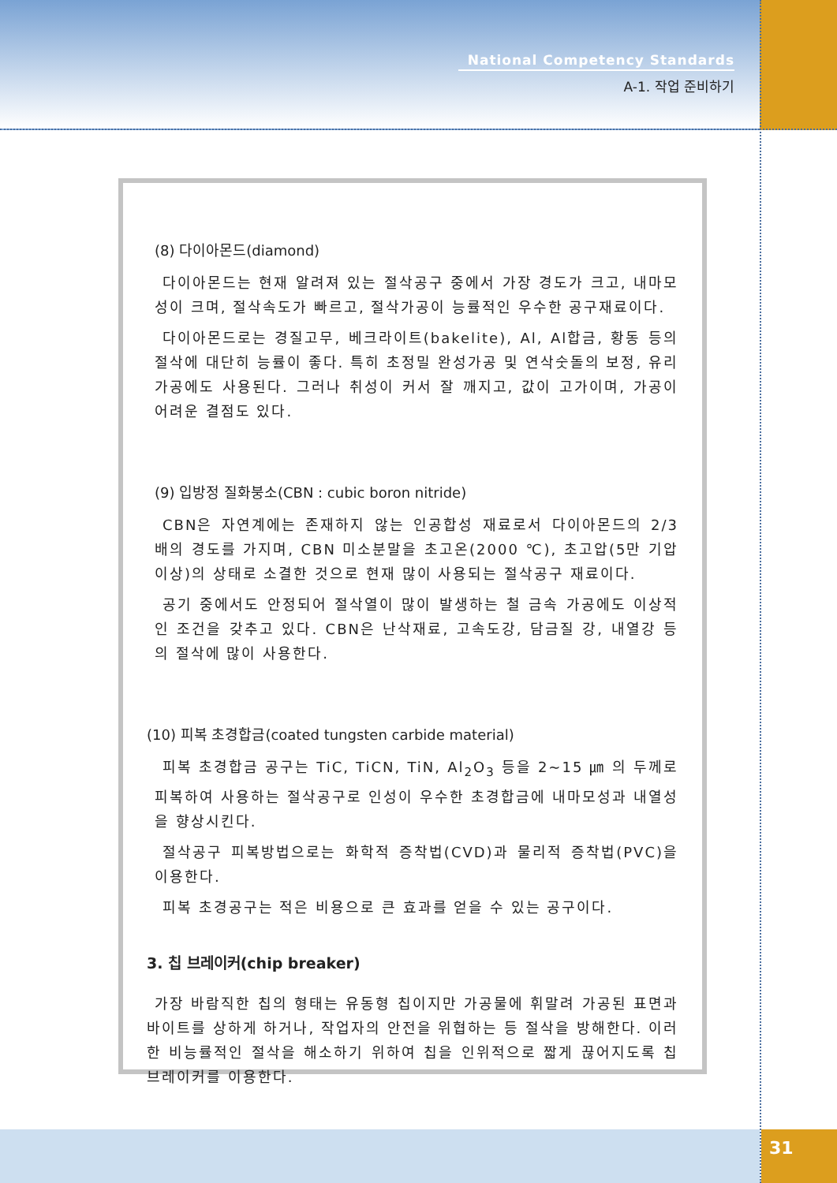National Competency Standards
A-1. 작업 준비하기
31
(8) 다이아몬드(diamond)
다이아몬드는 현재 알려져 있는 절삭공구 중에서 가장 경도가 크고, 내마모성이 크며, 절삭속도가 빠르고, 절삭가공이 능률적인 우수한 공구재료이다.
다이아몬드로는 경질고무, 베크라이트(bakelite), Al, Al합금, 황동 등의 절삭에 대단히 능률이 좋다. 특히 초정밀 완성가공 및 연삭숫돌의 보정, 유리가공에도 사용된다. 그러나 취성이 커서 잘 깨지고, 값이 고가이며, 가공이 어려운 결점도 있다.
(9) 입방정 질화붕소(CBN : cubic boron nitride)
CBN은 자연계에는 존재하지 않는 인공합성 재료로서 다이아몬드의 2/3 배의 경도를 가지며, CBN 미소분말을 초고온(2000 ℃), 초고압(5만 기압 이상)의 상태로 소결한 것으로 현재 많이 사용되는 절삭공구 재료이다.
공기 중에서도 안정되어 절삭열이 많이 발생하는 철 금속 가공에도 이상적인 조건을 갖추고 있다. CBN은 난삭재료, 고속도강, 담금질 강, 내열강 등의 절삭에 많이 사용한다.
(10) 피복 초경합금(coated tungsten carbide material)
피복 초경합금 공구는 TiC, TiCN, TiN, Al<sub>2</sub>O<sub>3</sub> 등을 2~15 ㎛ 의 두께로 피복하여 사용하는 절삭공구로 인성이 우수한 초경합금에 내마모성과 내열성을 향상시킨다.
절삭공구 피복방법으로는 화학적 증착법(CVD)과 물리적 증착법(PVC)을 이용한다.
피복 초경공구는 적은 비용으로 큰 효과를 얻을 수 있는 공구이다.
3. 칩 브레이커(chip breaker)
가장 바람직한 칩의 형태는 유동형 칩이지만 가공물에 휘말려 가공된 표면과 바이트를 상하게 하거나, 작업자의 안전을 위협하는 등 절삭을 방해한다. 이러한 비능률적인 절삭을 해소하기 위하여 칩을 인위적으로 짧게 끊어지도록 칩 브레이커를 이용한다.